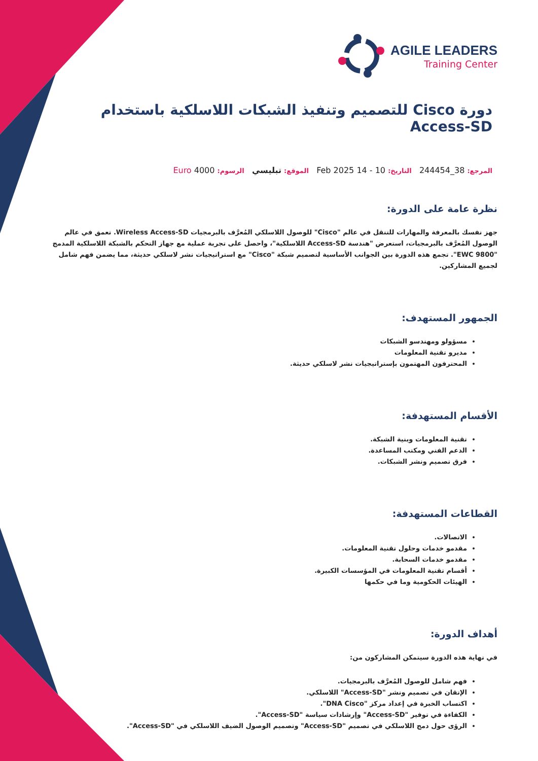AGILE LEADERS
Training Center
دورة Cisco للتصميم وتنفيذ الشبكات اللاسلكية باستخدام Access-SD
المرجع: 38_244454 التاريخ: 10 - 14 Feb 2025 الموقع: تبليسي الرسوم: 4000 Euro
نظرة عامة على الدورة:
جهز نفسك بالمعرفة والمهارات للتنقل في عالم "Cisco" للوصول اللاسلكي المُعرَّف بالبرمجيات Wireless Access-SD. تعمق في عالم الوصول المُعرَّف بالبرمجيات، استعرض "هندسة Access-SD اللاسلكية"، واحصل على تجربة عملية مع جهاز التحكم بالشبكة اللاسلكية المدمج "EWC 9800". تجمع هذه الدورة بين الجوانب الأساسية لتصميم شبكة "Cisco" مع استراتيجيات نشر لاسلكي حديثة، مما يضمن فهم شامل لجميع المشاركين.
الجمهور المستهدف:
مسؤولو ومهندسو الشبكات
مديرو تقنية المعلومات
المحترفون المهتمون بإستراتيجيات نشر لاسلكي حديثة.
الأقسام المستهدفة:
تقنية المعلومات وبنية الشبكة.
الدعم الفني ومكتب المساعدة.
فرق تصميم ونشر الشبكات.
القطاعات المستهدفة:
الاتصالات.
مقدمو خدمات وحلول تقنية المعلومات.
مقدمو خدمات السحابة.
أقسام تقنية المعلومات في المؤسسات الكبيرة.
الهيئات الحكومية وما في حكمها
أهداف الدورة:
في نهاية هذه الدورة سيتمكن المشاركون من:
فهم شامل للوصول المُعرَّف بالبرمجيات.
الإتقان في تصميم ونشر "Access-SD" اللاسلكي.
اكتساب الخبرة في إعداد مركز "DNA Cisco".
الكفاءة في توفير "Access-SD" وإرشادات سياسة "Access-SD".
الرؤى حول دمج اللاسلكي في تصميم "Access-SD" وتصميم الوصول الضيف اللاسلكي في "Access-SD".